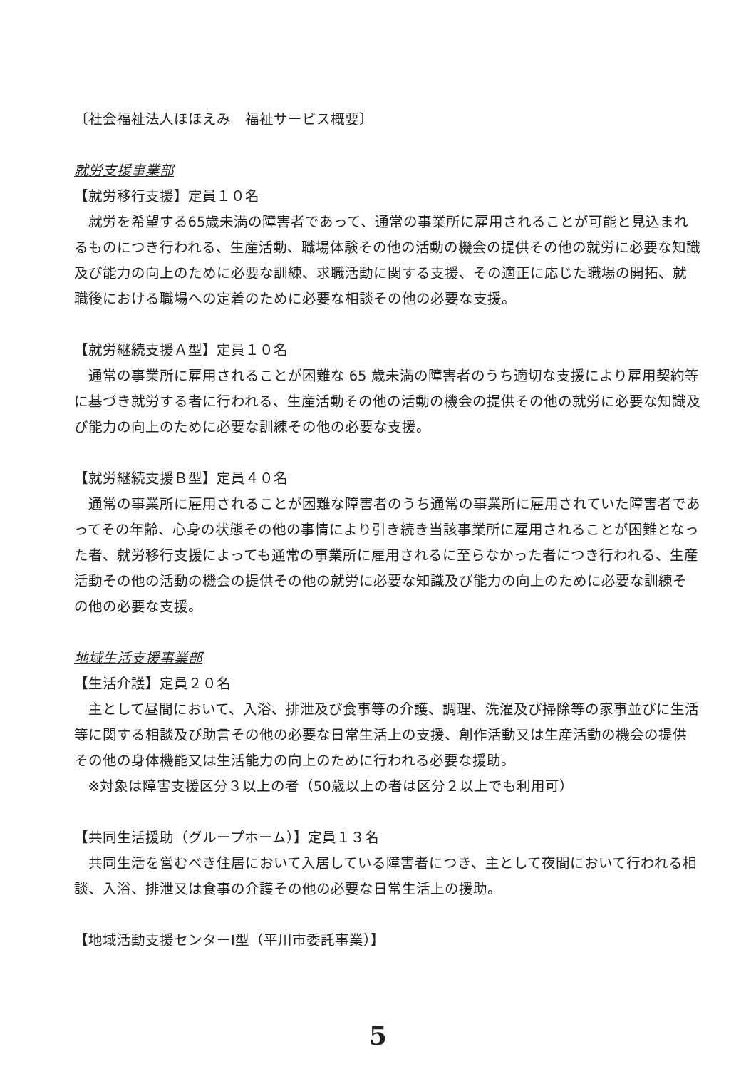〔社会福祉法人ほほえみ　福祉サービス概要〕
就労支援事業部
【就労移行支援】定員１０名
就労を希望する65歳未満の障害者であって、通常の事業所に雇用されることが可能と見込まれるものにつき行われる、生産活動、職場体験その他の活動の機会の提供その他の就労に必要な知識及び能力の向上のために必要な訓練、求職活動に関する支援、その適正に応じた職場の開拓、就職後における職場への定着のために必要な相談その他の必要な支援。
【就労継続支援Ａ型】定員１０名
通常の事業所に雇用されることが困難な 65 歳未満の障害者のうち適切な支援により雇用契約等に基づき就労する者に行われる、生産活動その他の活動の機会の提供その他の就労に必要な知識及び能力の向上のために必要な訓練その他の必要な支援。
【就労継続支援Ｂ型】定員４０名
通常の事業所に雇用されることが困難な障害者のうち通常の事業所に雇用されていた障害者であってその年齢、心身の状態その他の事情により引き続き当該事業所に雇用されることが困難となった者、就労移行支援によっても通常の事業所に雇用されるに至らなかった者につき行われる、生産活動その他の活動の機会の提供その他の就労に必要な知識及び能力の向上のために必要な訓練その他の必要な支援。
地域生活支援事業部
【生活介護】定員２０名
主として昼間において、入浴、排泄及び食事等の介護、調理、洗濯及び掃除等の家事並びに生活等に関する相談及び助言その他の必要な日常生活上の支援、創作活動又は生産活動の機会の提供その他の身体機能又は生活能力の向上のために行われる必要な援助。
※対象は障害支援区分３以上の者（50歳以上の者は区分２以上でも利用可）
【共同生活援助（グループホーム）】定員１３名
共同生活を営むべき住居において入居している障害者につき、主として夜間において行われる相談、入浴、排泄又は食事の介護その他の必要な日常生活上の援助。
【地域活動支援センターⅠ型（平川市委託事業）】
5